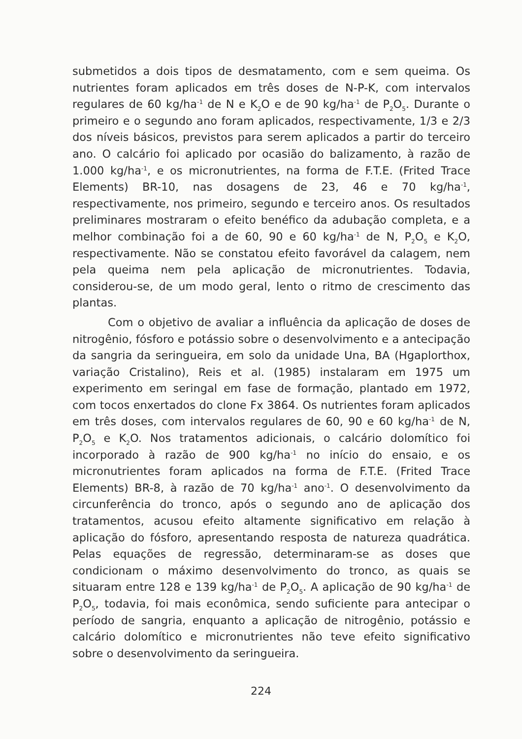submetidos a dois tipos de desmatamento, com e sem queima. Os nutrientes foram aplicados em três doses de N-P-K, com intervalos regulares de 60 kg/ha<sup>-1</sup> de N e K<sub>2</sub>O e de 90 kg/ha<sup>-1</sup> de P<sub>2</sub>O<sub>5</sub>. Durante o primeiro e o segundo ano foram aplicados, respectivamente, 1/3 e 2/3 dos níveis básicos, previstos para serem aplicados a partir do terceiro ano. O calcário foi aplicado por ocasião do balizamento, à razão de 1.000 kg/ha<sup>-1</sup>, e os micronutrientes, na forma de F.T.E. (Frited Trace Elements) BR-10, nas dosagens de 23, 46 e 70 kg/ha<sup>-1</sup>, respectivamente, nos primeiro, segundo e terceiro anos. Os resultados preliminares mostraram o efeito benéfico da adubação completa, e a melhor combinação foi a de 60, 90 e 60 kg/ha<sup>-1</sup> de N, P<sub>2</sub>O<sub>5</sub> e K<sub>2</sub>O, respectivamente. Não se constatou efeito favorável da calagem, nem pela queima nem pela aplicação de micronutrientes. Todavia, considerou-se, de um modo geral, lento o ritmo de crescimento das plantas.
Com o objetivo de avaliar a influência da aplicação de doses de nitrogênio, fósforo e potássio sobre o desenvolvimento e a antecipação da sangria da seringueira, em solo da unidade Una, BA (Hgaplorthox, variação Cristalino), Reis et al. (1985) instalaram em 1975 um experimento em seringal em fase de formação, plantado em 1972, com tocos enxertados do clone Fx 3864. Os nutrientes foram aplicados em três doses, com intervalos regulares de 60, 90 e 60 kg/ha<sup>-1</sup> de N, P<sub>2</sub>O<sub>5</sub> e K<sub>2</sub>O. Nos tratamentos adicionais, o calcário dolomítico foi incorporado à razão de 900 kg/ha<sup>-1</sup> no início do ensaio, e os micronutrientes foram aplicados na forma de F.T.E. (Frited Trace Elements) BR-8, à razão de 70 kg/ha<sup>-1</sup> ano<sup>-1</sup>. O desenvolvimento da circunferência do tronco, após o segundo ano de aplicação dos tratamentos, acusou efeito altamente significativo em relação à aplicação do fósforo, apresentando resposta de natureza quadrática. Pelas equações de regressão, determinaram-se as doses que condicionam o máximo desenvolvimento do tronco, as quais se situaram entre 128 e 139 kg/ha<sup>-1</sup> de P<sub>2</sub>O<sub>5</sub>. A aplicação de 90 kg/ha<sup>-1</sup> de P<sub>2</sub>O<sub>5</sub>, todavia, foi mais econômica, sendo suficiente para antecipar o período de sangria, enquanto a aplicação de nitrogênio, potássio e calcário dolomítico e micronutrientes não teve efeito significativo sobre o desenvolvimento da seringueira.
224